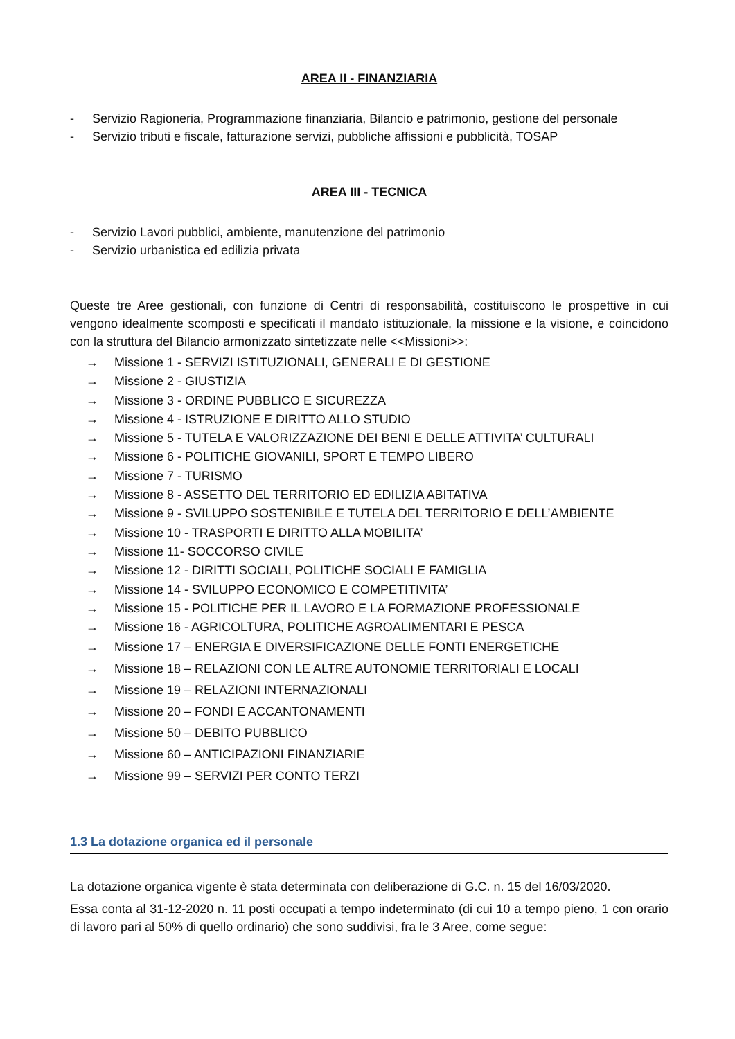AREA II - FINANZIARIA
- Servizio Ragioneria, Programmazione finanziaria, Bilancio e patrimonio, gestione del personale
- Servizio tributi e fiscale, fatturazione servizi, pubbliche affissioni e pubblicità, TOSAP
AREA III - TECNICA
- Servizio Lavori pubblici, ambiente, manutenzione del patrimonio
- Servizio urbanistica ed edilizia privata
Queste tre Aree gestionali, con funzione di Centri di responsabilità, costituiscono le prospettive in cui vengono idealmente scomposti e specificati il mandato istituzionale, la missione e la visione, e coincidono con la struttura del Bilancio armonizzato sintetizzate nelle <<Missioni>>:
→ Missione 1 - SERVIZI ISTITUZIONALI, GENERALI E DI GESTIONE
→ Missione 2 - GIUSTIZIA
→ Missione 3 - ORDINE PUBBLICO E SICUREZZA
→ Missione 4 - ISTRUZIONE E DIRITTO ALLO STUDIO
→ Missione 5 - TUTELA E VALORIZZAZIONE DEI BENI E DELLE ATTIVITA’ CULTURALI
→ Missione 6 - POLITICHE GIOVANILI, SPORT E TEMPO LIBERO
→ Missione 7 - TURISMO
→ Missione 8 - ASSETTO DEL TERRITORIO ED EDILIZIA ABITATIVA
→ Missione 9 - SVILUPPO SOSTENIBILE E TUTELA DEL TERRITORIO E DELL’AMBIENTE
→ Missione 10 - TRASPORTI E DIRITTO ALLA MOBILITA’
→ Missione 11- SOCCORSO CIVILE
→ Missione 12 - DIRITTI SOCIALI, POLITICHE SOCIALI E FAMIGLIA
→ Missione 14 - SVILUPPO ECONOMICO E COMPETITIVITA’
→ Missione 15 - POLITICHE PER IL LAVORO E LA FORMAZIONE PROFESSIONALE
→ Missione 16 - AGRICOLTURA, POLITICHE AGROALIMENTARI E PESCA
→ Missione 17 – ENERGIA E DIVERSIFICAZIONE DELLE FONTI ENERGETICHE
→ Missione 18 – RELAZIONI CON LE ALTRE AUTONOMIE TERRITORIALI E LOCALI
→ Missione 19 – RELAZIONI INTERNAZIONALI
→ Missione 20 – FONDI E ACCANTONAMENTI
→ Missione 50 – DEBITO PUBBLICO
→ Missione 60 – ANTICIPAZIONI FINANZIARIE
→ Missione 99 – SERVIZI PER CONTO TERZI
1.3 La dotazione organica ed il personale
La dotazione organica vigente è stata determinata con deliberazione di G.C. n. 15 del 16/03/2020.
Essa conta al 31-12-2020 n. 11 posti occupati a tempo indeterminato (di cui 10 a tempo pieno, 1 con orario di lavoro pari al 50% di quello ordinario) che sono suddivisi, fra le 3 Aree, come segue: